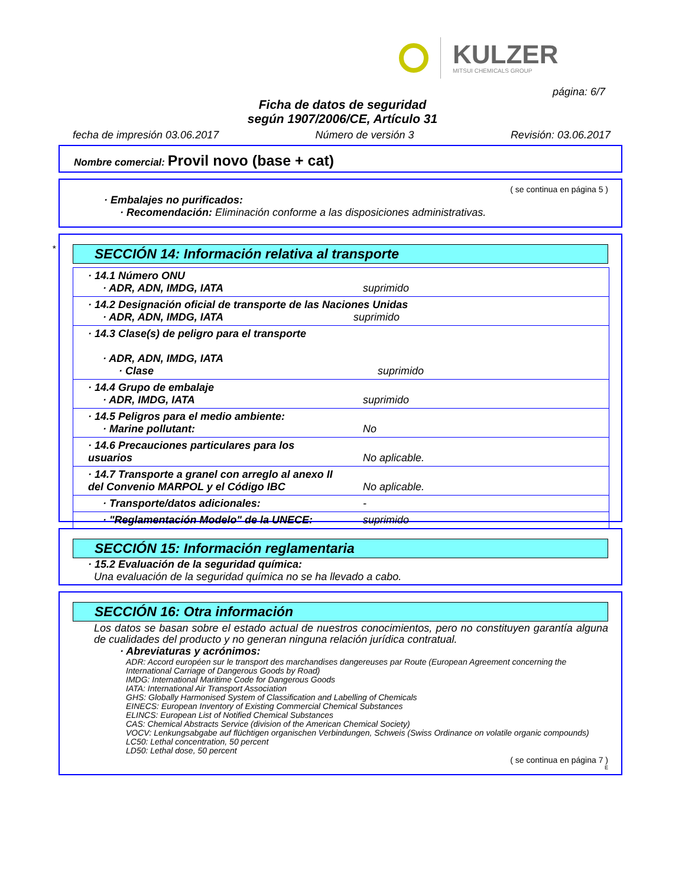KULZER
MITSUI CHEMICALS GROUP
página: 6/7
Ficha de datos de seguridad
según 1907/2006/CE, Artículo 31
fecha de impresión 03.06.2017 Número de versión 3 Revisión: 03.06.2017
Nombre comercial: Provil novo (base + cat)
( se continua en página 5 )
· Embalajes no purificados:
· Recomendación: Eliminación conforme a las disposiciones administrativas.
*
SECCIÓN 14: Información relativa al transporte
| · 14.1 Número ONU · ADR, ADN, IMDG, IATA | suprimido |
| · 14.2 Designación oficial de transporte de las Naciones Unidas · ADR, ADN, IMDG, IATA suprimido | |
| · 14.3 Clase(s) de peligro para el transporte · ADR, ADN, IMDG, IATA · Clase | suprimido |
| · 14.4 Grupo de embalaje · ADR, IMDG, IATA | suprimido |
| · 14.5 Peligros para el medio ambiente: · Marine pollutant: | No |
| · 14.6 Precauciones particulares para los usuarios | No aplicable. |
| · 14.7 Transporte a granel con arreglo al anexo II del Convenio MARPOL y el Código IBC | No aplicable. |
| · Transporte/datos adicionales: | - |
| · "Reglamentación Modelo" de la UNECE: | suprimido |
SECCIÓN 15: Información reglamentaria
· 15.2 Evaluación de la seguridad química:
Una evaluación de la seguridad química no se ha llevado a cabo.
SECCIÓN 16: Otra información
Los datos se basan sobre el estado actual de nuestros conocimientos, pero no constituyen garantía alguna de cualidades del producto y no generan ninguna relación jurídica contratual.
· Abreviaturas y acrónimos:
ADR: Accord européen sur le transport des marchandises dangereuses par Route (European Agreement concerning the International Carriage of Dangerous Goods by Road)
IMDG: International Maritime Code for Dangerous Goods
IATA: International Air Transport Association
GHS: Globally Harmonised System of Classification and Labelling of Chemicals
EINECS: European Inventory of Existing Commercial Chemical Substances
ELINCS: European List of Notified Chemical Substances
CAS: Chemical Abstracts Service (division of the American Chemical Society)
VOCV: Lenkungsabgabe auf flüchtigen organischen Verbindungen, Schweis (Swiss Ordinance on volatile organic compounds)
LC50: Lethal concentration, 50 percent
LD50: Lethal dose, 50 percent
( se continua en página 7 )
E